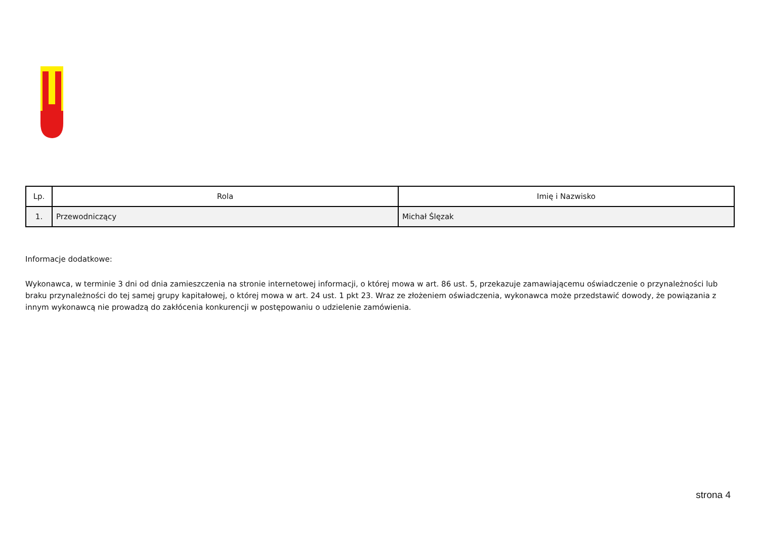| Lp. | Rola | Imię i Nazwisko |
| --- | --- | --- |
| 1. | Przewodniczący | Michał Ślęzak |
Informacje dodatkowe:
Wykonawca, w terminie 3 dni od dnia zamieszczenia na stronie internetowej informacji, o której mowa w art. 86 ust. 5, przekazuje zamawiającemu oświadczenie o przynależności lub braku przynależności do tej samej grupy kapitałowej, o której mowa w art. 24 ust. 1 pkt 23. Wraz ze złożeniem oświadczenia, wykonawca może przedstawić dowody, że powiązania z innym wykonawcą nie prowadzą do zakłócenia konkurencji w postępowaniu o udzielenie zamówienia.
strona 4